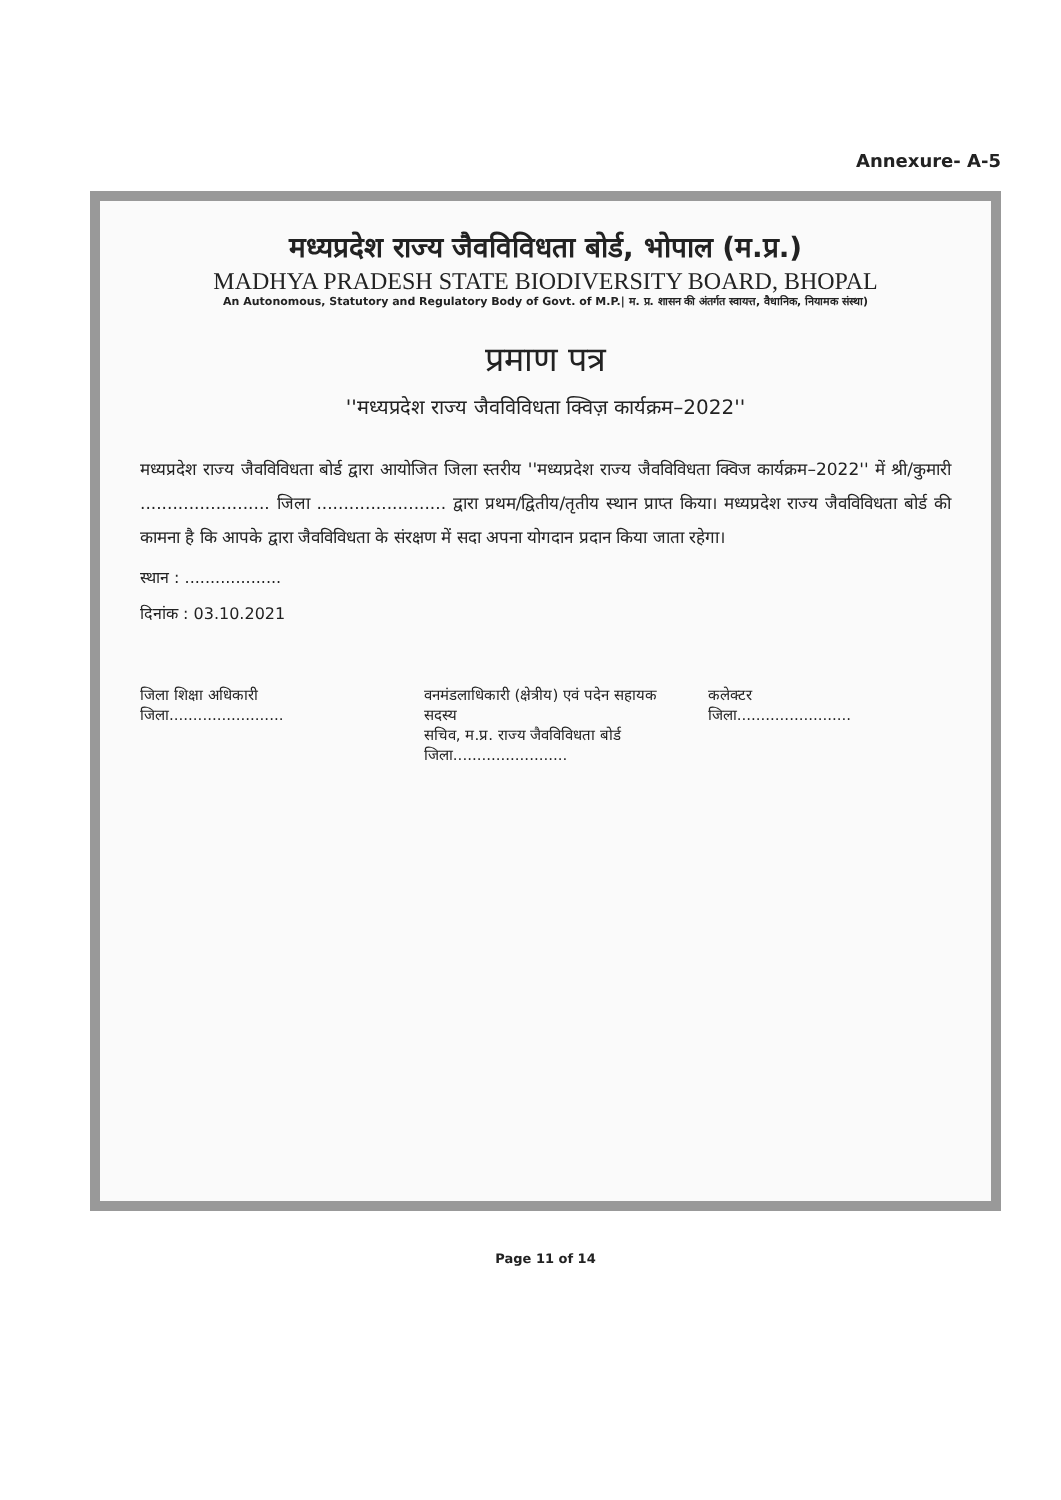Annexure- A-5
मध्यप्रदेश राज्य जैवविविधता बोर्ड, भोपाल (म.प्र.)
MADHYA PRADESH STATE BIODIVERSITY BOARD, BHOPAL
An Autonomous, Statutory and Regulatory Body of Govt. of M.P.| म. प्र. शासन की अंतर्गत स्वायत्त, वैधानिक, नियामक संस्था)
प्रमाण पत्र
''मध्यप्रदेश राज्य जैवविविधता क्विज़ कार्यक्रम–2022''
मध्यप्रदेश राज्य जैवविविधता बोर्ड द्वारा आयोजित जिला स्तरीय ''मध्यप्रदेश राज्य जैवविविधता क्विज कार्यक्रम–2022'' में श्री/कुमारी ........................ जिला ........................ द्वारा प्रथम/द्वितीय/तृतीय स्थान प्राप्त किया। मध्यप्रदेश राज्य जैवविविधता बोर्ड की कामना है कि आपके द्वारा जैवविविधता के संरक्षण में सदा अपना योगदान प्रदान किया जाता रहेगा।
स्थान : ...................
दिनांक : 03.10.2021
जिला शिक्षा अधिकारी
जिला........................
वनमंडलाधिकारी (क्षेत्रीय) एवं पदेन सहायक सदस्य
सचिव, म.प्र. राज्य जैवविविधता बोर्ड
जिला........................
कलेक्टर
जिला........................
Page 11 of 14